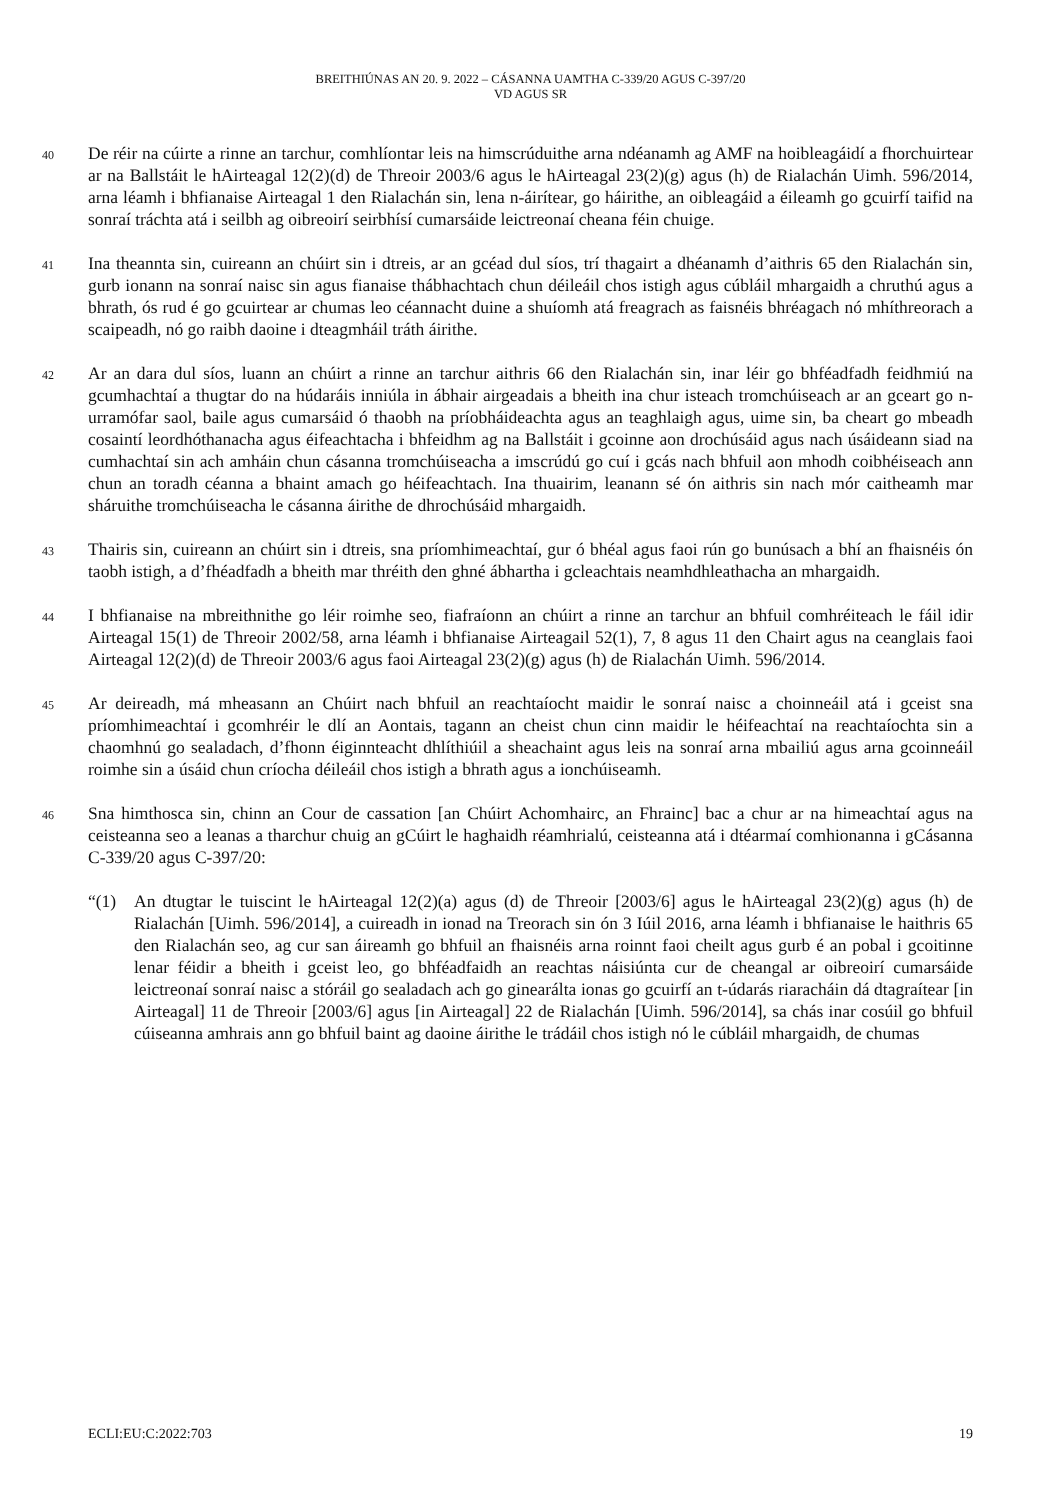BREITHIÚNAS AN 20. 9. 2022 – CÁSANNA UAMTHA C-339/20 AGUS C-397/20
VD AGUS SR
40
De réir na cúirte a rinne an tarchur, comhlíontar leis na himscrúduithe arna ndéanamh ag AMF na hoibleagáidí a fhorchuirtear ar na Ballstáit le hAirteagal 12(2)(d) de Threoir 2003/6 agus le hAirteagal 23(2)(g) agus (h) de Rialachán Uimh. 596/2014, arna léamh i bhfianaise Airteagal 1 den Rialachán sin, lena n-áirítear, go háirithe, an oibleagáid a éileamh go gcuirfí taifid na sonraí tráchta atá i seilbh ag oibreoirí seirbhísí cumarsáide leictreonaí cheana féin chuige.
41
Ina theannta sin, cuireann an chúirt sin i dtreis, ar an gcéad dul síos, trí thagairt a dhéanamh d’aithris 65 den Rialachán sin, gurb ionann na sonraí naisc sin agus fianaise thábhachtach chun déileáil chos istigh agus cúbláil mhargaidh a chruthú agus a bhrath, ós rud é go gcuirtear ar chumas leo céannacht duine a shuíomh atá freagrach as faisnéis bhréagach nó mhíthreorach a scaipeadh, nó go raibh daoine i dteagmháil tráth áirithe.
42
Ar an dara dul síos, luann an chúirt a rinne an tarchur aithris 66 den Rialachán sin, inar léir go bhféadfadh feidhmiú na gcumhachtaí a thugtar do na húdaráis inniúla in ábhair airgeadais a bheith ina chur isteach tromchúiseach ar an gceart go n-urramófar saol, baile agus cumarsáid ó thaobh na príobháideachta agus an teaghlaigh agus, uime sin, ba cheart go mbeadh cosaintí leordhóthanacha agus éifeachtacha i bhfeidhm ag na Ballstáit i gcoinne aon drochúsáid agus nach úsáideann siad na cumhachtaí sin ach amháin chun cásanna tromchúiseacha a imscrúdú go cuí i gcás nach bhfuil aon mhodh coibhéiseach ann chun an toradh céanna a bhaint amach go héifeachtach. Ina thuairim, leanann sé ón aithris sin nach mór caitheamh mar sháruithe tromchúiseacha le cásanna áirithe de dhrochúsáid mhargaidh.
43
Thairis sin, cuireann an chúirt sin i dtreis, sna príomhimeachtaí, gur ó bhéal agus faoi rún go bunúsach a bhí an fhaisnéis ón taobh istigh, a d’fhéadfadh a bheith mar thréith den ghné ábhartha i gcleachtais neamhdhleathacha an mhargaidh.
44
I bhfianaise na mbreithnithe go léir roimhe seo, fiafraíonn an chúirt a rinne an tarchur an bhfuil comhréiteach le fáil idir Airteagal 15(1) de Threoir 2002/58, arna léamh i bhfianaise Airteagail 52(1), 7, 8 agus 11 den Chairt agus na ceanglais faoi Airteagal 12(2)(d) de Threoir 2003/6 agus faoi Airteagal 23(2)(g) agus (h) de Rialachán Uimh. 596/2014.
45
Ar deireadh, má mheasann an Chúirt nach bhfuil an reachtaíocht maidir le sonraí naisc a choinneáil atá i gceist sna príomhimeachtaí i gcomhréir le dlí an Aontais, tagann an cheist chun cinn maidir le héifeachtaí na reachtaíochta sin a chaomhnú go sealadach, d’fhonn éiginnteacht dhlíthiúil a sheachaint agus leis na sonraí arna mbailiú agus arna gcoinneáil roimhe sin a úsáid chun críocha déileáil chos istigh a bhrath agus a ionchúiseamh.
46
Sna himthosca sin, chinn an Cour de cassation [an Chúirt Achomhairc, an Fhrainc] bac a chur ar na himeachtaí agus na ceisteanna seo a leanas a tharchur chuig an gCúirt le haghaidh réamhrialú, ceisteanna atá i dtéarmaí comhionanna i gCásanna C-339/20 agus C-397/20:
“(1) An dtugtar le tuiscint le hAirteagal 12(2)(a) agus (d) de Threoir [2003/6] agus le hAirteagal 23(2)(g) agus (h) de Rialachán [Uimh. 596/2014], a cuireadh in ionad na Treorach sin ón 3 Iúil 2016, arna léamh i bhfianaise le haithris 65 den Rialachán seo, ag cur san áireamh go bhfuil an fhaisnéis arna roinnt faoi cheilt agus gurb é an pobal i gcoitinne lenar féidir a bheith i gceist leo, go bhféadfaidh an reachtas náisiúnta cur de cheangal ar oibreoirí cumarsáide leictreonaí sonraí naisc a stóráil go sealadach ach go ginearálta ionas go gcuirfí an t-údarás riaracháin dá dtagraítear [in Airteagal] 11 de Threoir [2003/6] agus [in Airteagal] 22 de Rialachán [Uimh. 596/2014], sa chás inar cosúil go bhfuil cúiseanna amhrais ann go bhfuil baint ag daoine áirithe le trádáil chos istigh nó le cúbláil mhargaidh, de chumas
ECLI:EU:C:2022:703 19